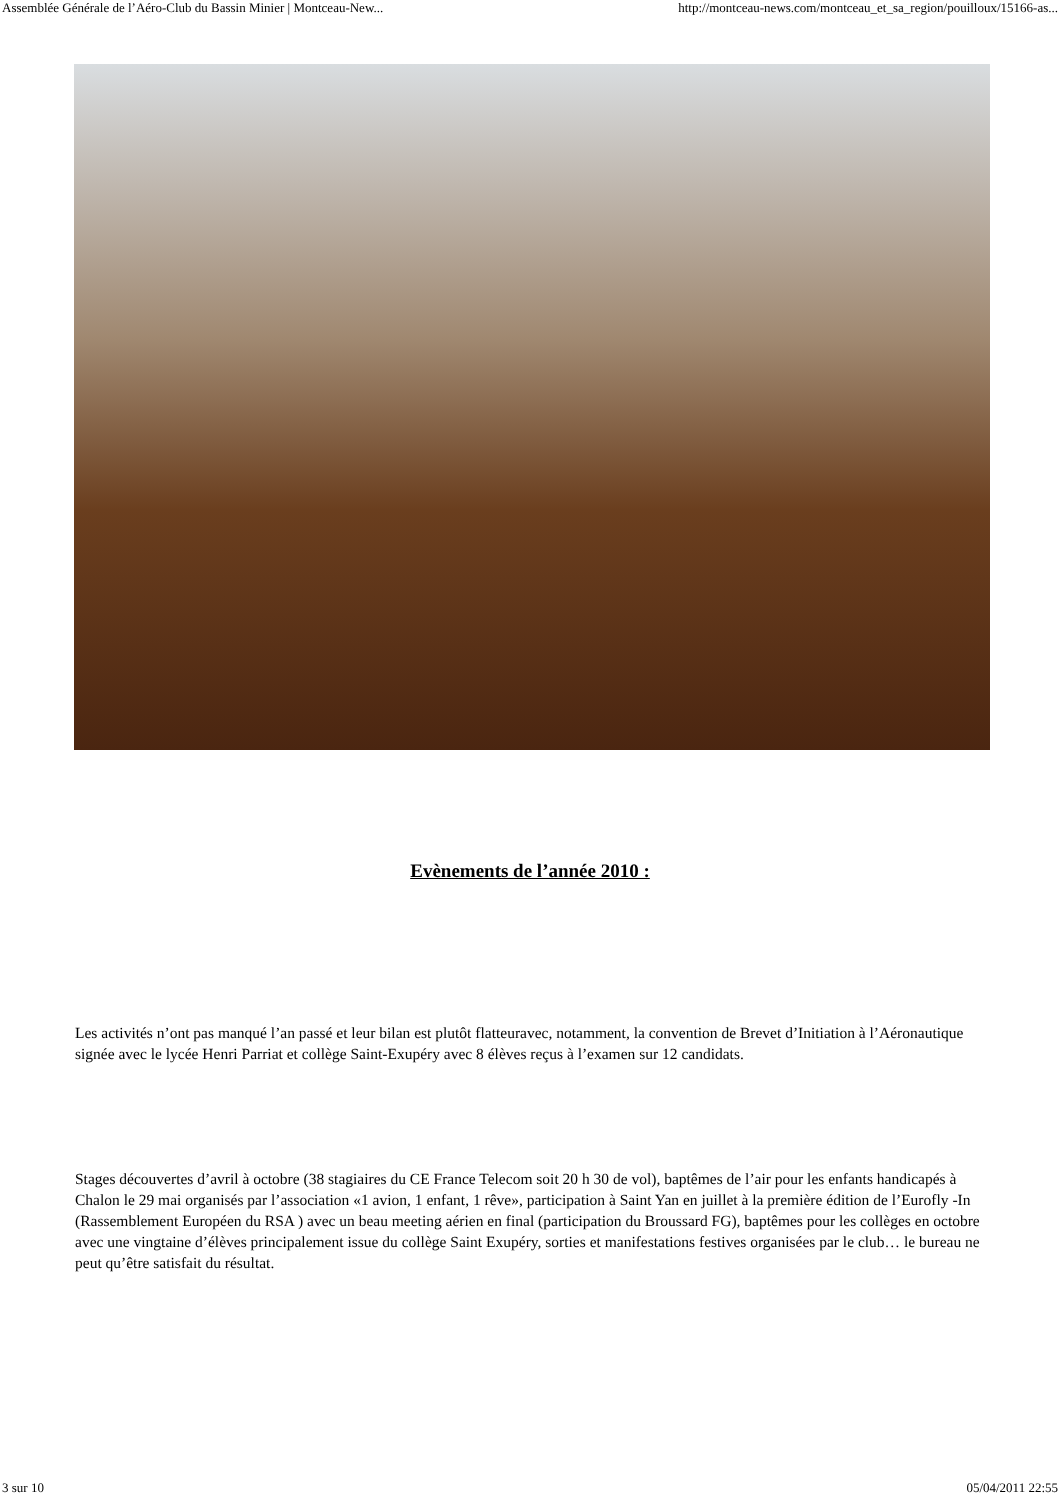Assemblée Générale de l’Aéro-Club du Bassin Minier | Montceau-New... http://montceau-news.com/montceau_et_sa_region/pouilloux/15166-as...
Evènements de l’année 2010 :
Les activités n’ont pas manqué l’an passé et leur bilan est plutôt flatteuravec, notamment, la convention de Brevet d’Initiation à l’Aéronautique signée avec le lycée Henri Parriat et collège Saint-Exupéry avec 8 élèves reçus à l’examen sur 12 candidats.
Stages découvertes d’avril à octobre (38 stagiaires du CE France Telecom soit 20 h 30 de vol), baptêmes de l’air pour les enfants handicapés à Chalon le 29 mai organisés par l’association «1 avion, 1 enfant, 1 rêve», participation à Saint Yan en juillet à la première édition de l’Eurofly -In (Rassemblement Européen du RSA ) avec un beau meeting aérien en final (participation du Broussard FG), baptêmes pour les collèges en octobre avec une vingtaine d’élèves principalement issue du collège Saint Exupéry, sorties et manifestations festives organisées par le club… le bureau ne peut qu’être satisfait du résultat.
3 sur 10 05/04/2011 22:55